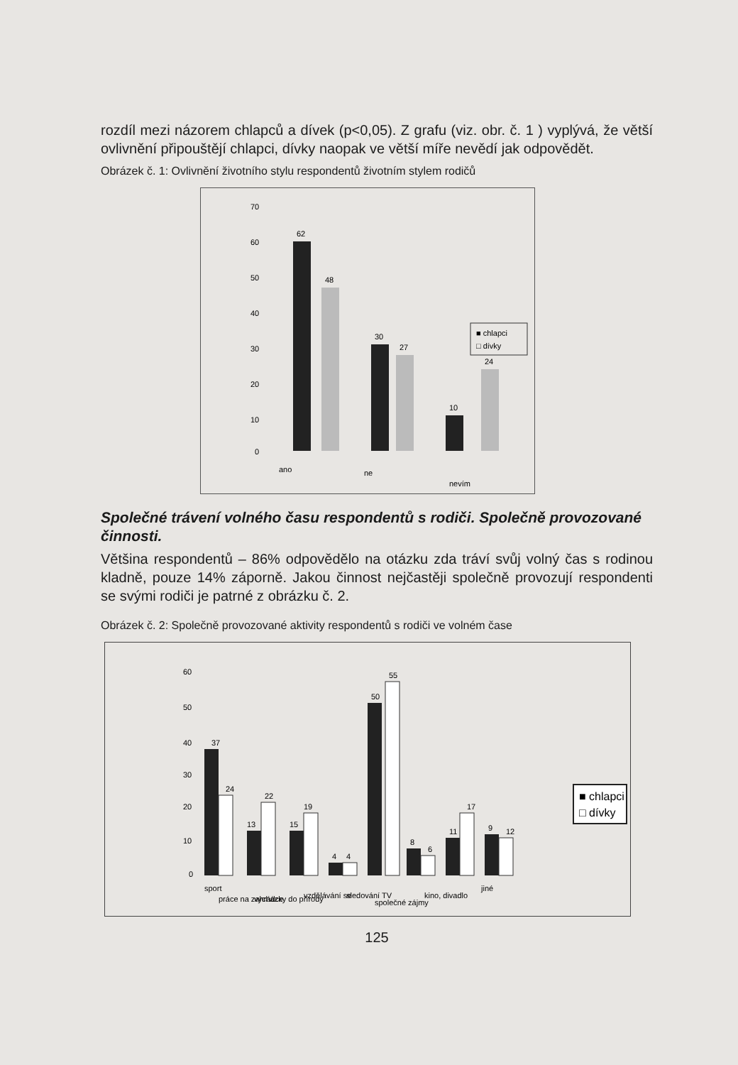rozdíl mezi názorem chlapců a dívek (p<0,05). Z grafu (viz. obr. č. 1 ) vyplývá, že větší ovlivnění připouštějí chlapci, dívky naopak ve větší míře nevědí jak odpovědět.
Obrázek č. 1: Ovlivnění životního stylu respondentů životním stylem rodičů
70
60
50
40
30
20
10
0
62
48
30
27
10
24
ano
ne
nevím
■ chlapci
□ dívky
Společné trávení volného času respondentů s rodiči. Společně provozované činnosti.
Většina respondentů – 86% odpovědělo na otázku zda tráví svůj volný čas s rodinou kladně, pouze 14% záporně. Jakou činnost nejčastěji společně provozují respondenti se svými rodiči je patrné z obrázku č. 2.
Obrázek č. 2: Společně provozované aktivity respondentů s rodiči ve volném čase
60
50
40
30
20
10
0
37
24
22
19
13
15
4
4
50
55
8
6
11
17
9
12
sport
práce na zahrádce
vycházky do přírody
vzdělávání se
sledování TV
společné zájmy
kino, divadlo
jiné
■ chlapci
□ dívky
125